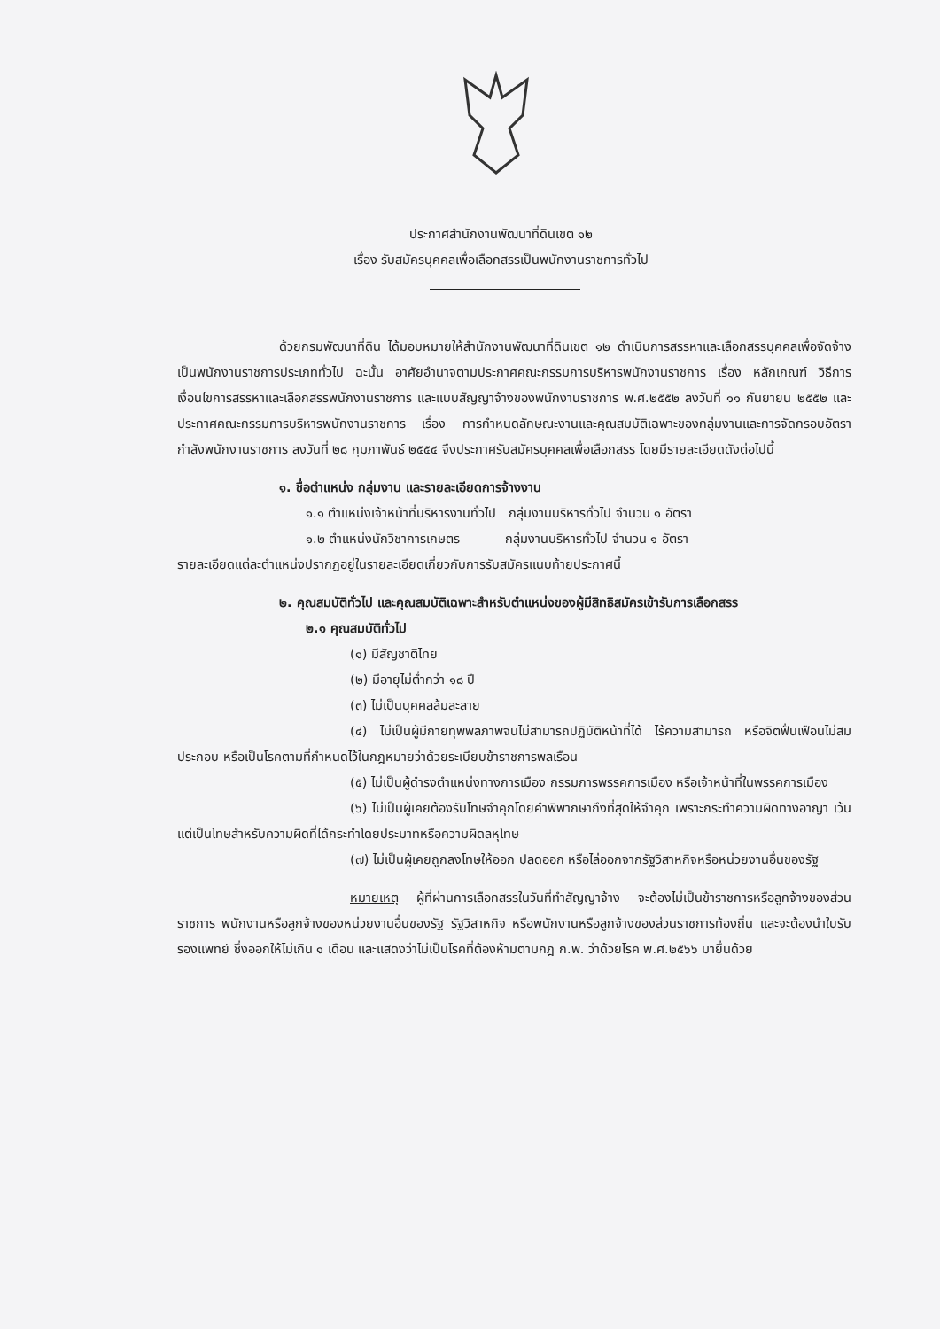ประกาศสำนักงานพัฒนาที่ดินเขต ๑๒
เรื่อง รับสมัครบุคคลเพื่อเลือกสรรเป็นพนักงานราชการทั่วไป
ด้วยกรมพัฒนาที่ดิน ได้มอบหมายให้สำนักงานพัฒนาที่ดินเขต ๑๒ ดำเนินการสรรหาและเลือกสรรบุคคลเพื่อจัดจ้างเป็นพนักงานราชการประเภททั่วไป ฉะนั้น อาศัยอำนาจตามประกาศคณะกรรมการบริหารพนักงานราชการ เรื่อง หลักเกณฑ์ วิธีการ เงื่อนไขการสรรหาและเลือกสรรพนักงานราชการ และแบบสัญญาจ้างของพนักงานราชการ พ.ศ.๒๕๕๒ ลงวันที่ ๑๑ กันยายน ๒๕๕๒ และประกาศคณะกรรมการบริหารพนักงานราชการ เรื่อง การกำหนดลักษณะงานและคุณสมบัติเฉพาะของกลุ่มงานและการจัดกรอบอัตรากำลังพนักงานราชการ ลงวันที่ ๒๘ กุมภาพันธ์ ๒๕๕๔ จึงประกาศรับสมัครบุคคลเพื่อเลือกสรร โดยมีรายละเอียดดังต่อไปนี้
๑. ชื่อตำแหน่ง กลุ่มงาน และรายละเอียดการจ้างงาน
๑.๑ ตำแหน่งเจ้าหน้าที่บริหารงานทั่วไป กลุ่มงานบริหารทั่วไป จำนวน ๑ อัตรา
๑.๒ ตำแหน่งนักวิชาการเกษตร กลุ่มงานบริหารทั่วไป จำนวน ๑ อัตรา
รายละเอียดแต่ละตำแหน่งปรากฏอยู่ในรายละเอียดเกี่ยวกับการรับสมัครแนบท้ายประกาศนี้
๒. คุณสมบัติทั่วไป และคุณสมบัติเฉพาะสำหรับตำแหน่งของผู้มีสิทธิสมัครเข้ารับการเลือกสรร
๒.๑ คุณสมบัติทั่วไป
(๑) มีสัญชาติไทย
(๒) มีอายุไม่ต่ำกว่า ๑๘ ปี
(๓) ไม่เป็นบุคคลล้มละลาย
(๔) ไม่เป็นผู้มีกายทุพพลภาพจนไม่สามารถปฏิบัติหน้าที่ได้ ไร้ความสามารถ หรือจิตฟั่นเฟือนไม่สมประกอบ หรือเป็นโรคตามที่กำหนดไว้ในกฎหมายว่าด้วยระเบียบข้าราชการพลเรือน
(๕) ไม่เป็นผู้ดำรงตำแหน่งทางการเมือง กรรมการพรรคการเมือง หรือเจ้าหน้าที่ในพรรคการเมือง
(๖) ไม่เป็นผู้เคยต้องรับโทษจำคุกโดยคำพิพากษาถึงที่สุดให้จำคุก เพราะกระทำความผิดทางอาญา เว้นแต่เป็นโทษสำหรับความผิดที่ได้กระทำโดยประมาทหรือความผิดลหุโทษ
(๗) ไม่เป็นผู้เคยถูกลงโทษให้ออก ปลดออก หรือไล่ออกจากรัฐวิสาหกิจหรือหน่วยงานอื่นของรัฐ
หมายเหตุ ผู้ที่ผ่านการเลือกสรรในวันที่ทำสัญญาจ้าง จะต้องไม่เป็นข้าราชการหรือลูกจ้างของส่วนราชการ พนักงานหรือลูกจ้างของหน่วยงานอื่นของรัฐ รัฐวิสาหกิจ หรือพนักงานหรือลูกจ้างของส่วนราชการท้องถิ่น และจะต้องนำใบรับรองแพทย์ ซึ่งออกให้ไม่เกิน ๑ เดือน และแสดงว่าไม่เป็นโรคที่ต้องห้ามตามกฎ ก.พ. ว่าด้วยโรค พ.ศ.๒๕๖๖ มายื่นด้วย